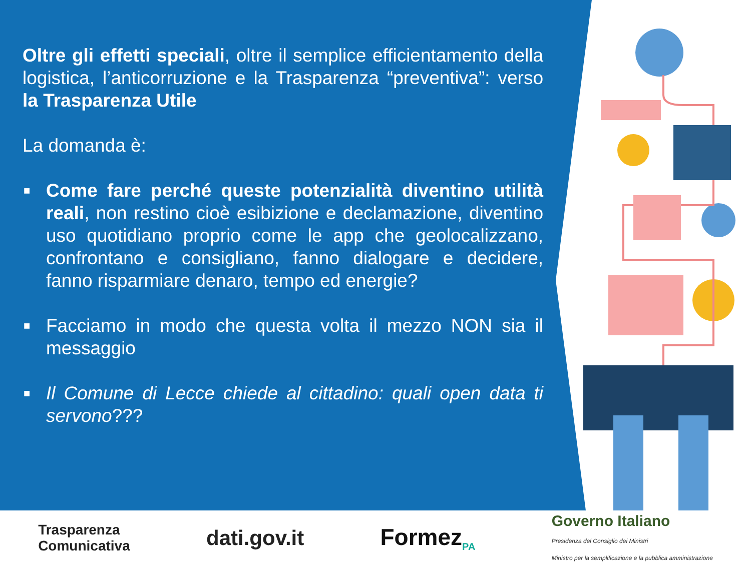Oltre gli effetti speciali, oltre il semplice efficientamento della logistica, l’anticorruzione e la Trasparenza “preventiva”: verso la Trasparenza Utile
La domanda è:
■ Come fare perché queste potenzialità diventino utilità reali, non restino cioè esibizione e declamazione, diventino uso quotidiano proprio come le app che geolocalizzano, confrontano e consigliano, fanno dialogare e decidere, fanno risparmiare denaro, tempo ed energie?
■ Facciamo in modo che questa volta il mezzo NON sia il messaggio
■ Il Comune di Lecce chiede al cittadino: quali open data ti servono???
Trasparenza
Comunicativa dati.gov.it Formez<sub>PA</sub> Governo Italiano
Presidenza del Consiglio dei Ministri
Ministro per la semplificazione e la pubblica amministrazione